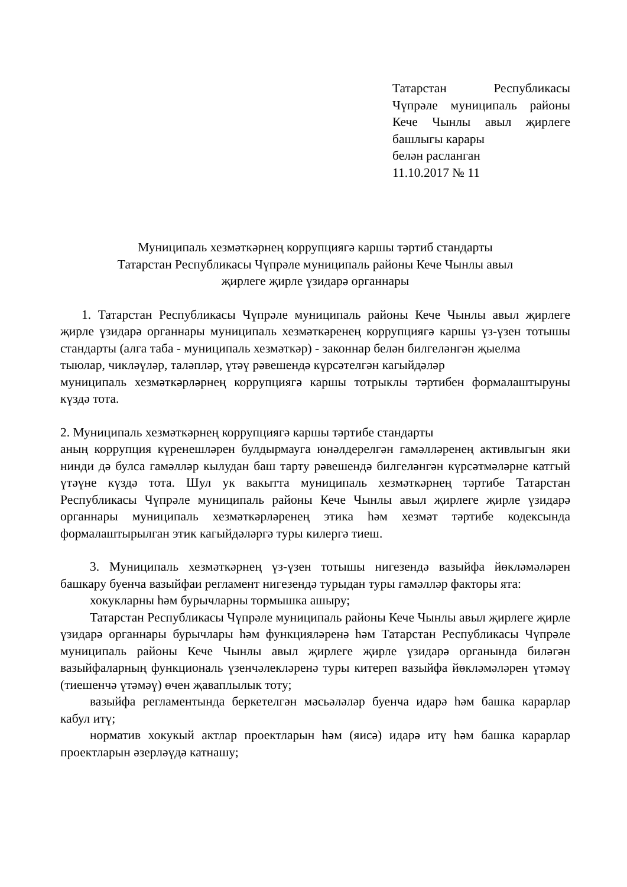Татарстан Республикасы Чүпрәле муниципаль районы Кече Чынлы авыл җирлеге башлыгы карары
белән расланган
11.10.2017 № 11
Муниципаль хезмәткәрнең коррупциягә каршы тәртиб стандарты
Татарстан Республикасы Чүпрәле муниципаль районы Кече Чынлы авыл
җирлеге җирле үзидарә органнары
1. Татарстан Республикасы Чүпрәле муниципаль районы Кече Чынлы авыл җирлеге җирле үзидарә органнары муниципаль хезмәткәренең коррупциягә каршы үз-үзен тотышы стандарты (алга таба - муниципаль хезмәткәр) - законнар белән билгеләнгән җыелма
тыюлар, чикләүләр, таләпләр, үтәү рәвешендә күрсәтелгән кагыйдәләр
муниципаль хезмәткәрләрнең коррупциягә каршы тотрыклы тәртибен формалаштыруны күздә тота.
2. Муниципаль хезмәткәрнең коррупциягә каршы тәртибе стандарты
аның коррупция күренешләрен булдырмауга юнәлдерелгән гамәлләренең активлыгын яки нинди дә булса гамәлләр кылудан баш тарту рәвешендә билгеләнгән күрсәтмәләрне катгый үтәүне күздә тота. Шул ук вакытта муниципаль хезмәткәрнең тәртибе Татарстан Республикасы Чүпрәле муниципаль районы Кече Чынлы авыл җирлеге җирле үзидарә органнары муниципаль хезмәткәрләренең этика һәм хезмәт тәртибе кодексында формалаштырылган этик кагыйдәләргә туры килергә тиеш.
3. Муниципаль хезмәткәрнең үз-үзен тотышы нигезендә вазыйфа йөкләмәләрен башкару буенча вазыйфаи регламент нигезендә турыдан туры гамәлләр факторы ята:
хокукларны һәм бурычларны тормышка ашыру;
Татарстан Республикасы Чүпрәле муниципаль районы Кече Чынлы авыл җирлеге җирле үзидарә органнары бурычлары һәм функцияләренә һәм Татарстан Республикасы Чүпрәле муниципаль районы Кече Чынлы авыл җирлеге җирле үзидарә органында биләгән вазыйфаларның функциональ үзенчәлекләренә туры китереп вазыйфа йөкләмәләрен үтәмәү (тиешенчә үтәмәү) өчен җаваплылык тоту;
вазыйфа регламентында беркетелгән мәсьәләләр буенча идарә һәм башка карарлар кабул итү;
норматив хокукый актлар проектларын һәм (яисә) идарә итү һәм башка карарлар проектларын әзерләүдә катнашу;